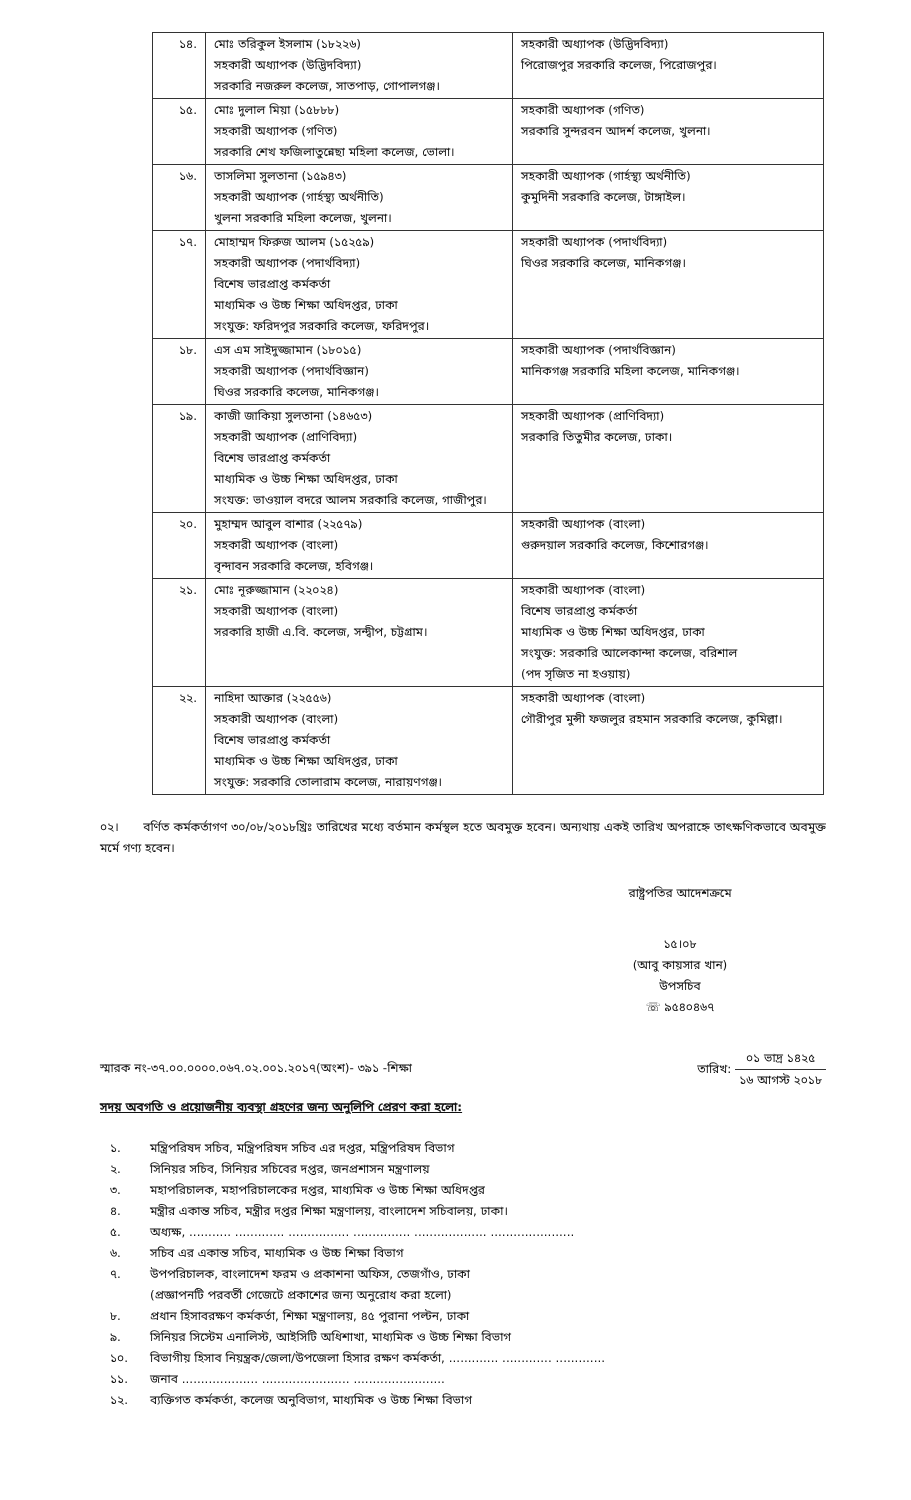| ১৪. | মোঃ তরিকুল ইসলাম (১৮২২৬) সহকারী অধ্যাপক (উদ্ভিদবিদ্যা) সরকারি নজরুল কলেজ, সাতপাড়, গোপালগঞ্জ। | সহকারী অধ্যাপক (উদ্ভিদবিদ্যা) পিরোজপুর সরকারি কলেজ, পিরোজপুর। |
| ১৫. | মোঃ দুলাল মিয়া (১৫৮৮৮) সহকারী অধ্যাপক (গণিত) সরকারি শেখ ফজিলাতুন্নেছা মহিলা কলেজ, ভোলা। | সহকারী অধ্যাপক (গণিত) সরকারি সুন্দরবন আদর্শ কলেজ, খুলনা। |
| ১৬. | তাসলিমা সুলতানা (১৫৯৪৩) সহকারী অধ্যাপক (গার্হস্থ্য অর্থনীতি) খুলনা সরকারি মহিলা কলেজ, খুলনা। | সহকারী অধ্যাপক (গার্হস্থ্য অর্থনীতি) কুমুদিনী সরকারি কলেজ, টাঙ্গাইল। |
| ১৭. | মোহাম্মদ ফিরুজ আলম (১৫২৫৯) সহকারী অধ্যাপক (পদার্থবিদ্যা) বিশেষ ভারপ্রাপ্ত কর্মকর্তা মাধ্যমিক ও উচ্চ শিক্ষা অধিদপ্তর, ঢাকা সংযুক্ত: ফরিদপুর সরকারি কলেজ, ফরিদপুর। | সহকারী অধ্যাপক (পদার্থবিদ্যা) ঘিওর সরকারি কলেজ, মানিকগঞ্জ। |
| ১৮. | এস এম সাইদুজ্জামান (১৮০১৫) সহকারী অধ্যাপক (পদার্থবিজ্ঞান) ঘিওর সরকারি কলেজ, মানিকগঞ্জ। | সহকারী অধ্যাপক (পদার্থবিজ্ঞান) মানিকগঞ্জ সরকারি মহিলা কলেজ, মানিকগঞ্জ। |
| ১৯. | কাজী জাকিয়া সুলতানা (১৪৬৫৩) সহকারী অধ্যাপক (প্রাণিবিদ্যা) বিশেষ ভারপ্রাপ্ত কর্মকর্তা মাধ্যমিক ও উচ্চ শিক্ষা অধিদপ্তর, ঢাকা সংযক্ত: ভাওয়াল বদরে আলম সরকারি কলেজ, গাজীপুর। | সহকারী অধ্যাপক (প্রাণিবিদ্যা) সরকারি তিতুমীর কলেজ, ঢাকা। |
| ২০. | মুহাম্মদ আবুল বাশার (২২৫৭৯) সহকারী অধ্যাপক (বাংলা) বৃন্দাবন সরকারি কলেজ, হবিগঞ্জ। | সহকারী অধ্যাপক (বাংলা) গুরুদয়াল সরকারি কলেজ, কিশোরগঞ্জ। |
| ২১. | মোঃ নূরুজ্জামান (২২০২৪) সহকারী অধ্যাপক (বাংলা) সরকারি হাজী এ.বি. কলেজ, সন্দ্বীপ, চট্টগ্রাম। | সহকারী অধ্যাপক (বাংলা) বিশেষ ভারপ্রাপ্ত কর্মকর্তা মাধ্যমিক ও উচ্চ শিক্ষা অধিদপ্তর, ঢাকা সংযুক্ত: সরকারি আলেকান্দা কলেজ, বরিশাল (পদ সৃজিত না হওয়ায়) |
| ২২. | নাহিদা আক্তার (২২৫৫৬) সহকারী অধ্যাপক (বাংলা) বিশেষ ভারপ্রাপ্ত কর্মকর্তা মাধ্যমিক ও উচ্চ শিক্ষা অধিদপ্তর, ঢাকা সংযুক্ত: সরকারি তোলারাম কলেজ, নারায়ণগঞ্জ। | সহকারী অধ্যাপক (বাংলা) গৌরীপুর মুন্সী ফজলুর রহমান সরকারি কলেজ, কুমিল্লা। |
০২। বর্ণিত কর্মকর্তাগণ ৩০/০৮/২০১৮খ্রিঃ তারিখের মধ্যে বর্তমান কর্মস্থল হতে অবমুক্ত হবেন। অন্যথায় একই তারিখ অপরাহ্নে তাৎক্ষণিকভাবে অবমুক্ত মর্মে গণ্য হবেন।
রাষ্ট্রপতির আদেশক্রমে
১৫।০৮
(আবু কায়সার খান)
উপসচিব
☏ ৯৫৪০৪৬৭
স্মারক নং-৩৭.০০.০০০০.০৬৭.০২.০০১.২০১৭(অংশ)- ৩৯১ -শিক্ষা
| তারিখ: | ০১ ভাদ্র ১৪২৫ |
| | ১৬ আগস্ট ২০১৮ |
সদয় অবগতি ও প্রয়োজনীয় ব্যবস্থা গ্রহণের জন্য অনুলিপি প্রেরণ করা হলো:
১. মন্ত্রিপরিষদ সচিব, মন্ত্রিপরিষদ সচিব এর দপ্তর, মন্ত্রিপরিষদ বিভাগ
২. সিনিয়র সচিব, সিনিয়র সচিবের দপ্তর, জনপ্রশাসন মন্ত্রণালয়
৩. মহাপরিচালক, মহাপরিচালকের দপ্তর, মাধ্যমিক ও উচ্চ শিক্ষা অধিদপ্তর
৪. মন্ত্রীর একান্ত সচিব, মন্ত্রীর দপ্তর শিক্ষা মন্ত্রণালয়, বাংলাদেশ সচিবালয়, ঢাকা।
৫. অধ্যক্ষ, ........... ............. ................ ............... ................... ......................
৬. সচিব এর একান্ত সচিব, মাধ্যমিক ও উচ্চ শিক্ষা বিভাগ
৭. উপপরিচালক, বাংলাদেশ ফরম ও প্রকাশনা অফিস, তেজগাঁও, ঢাকা
(প্রজ্ঞাপনটি পরবর্তী গেজেটে প্রকাশের জন্য অনুরোধ করা হলো)
৮. প্রধান হিসাবরক্ষণ কর্মকর্তা, শিক্ষা মন্ত্রণালয়, ৪৫ পুরানা পল্টন, ঢাকা
৯. সিনিয়র সিস্টেম এনালিস্ট, আইসিটি অধিশাখা, মাধ্যমিক ও উচ্চ শিক্ষা বিভাগ
১০. বিভাগীয় হিসাব নিয়ন্ত্রক/জেলা/উপজেলা হিসার রক্ষণ কর্মকর্তা, ............. ............. .............
১১. জনাব .................... ....................... ........................
১২. ব্যক্তিগত কর্মকর্তা, কলেজ অনুবিভাগ, মাধ্যমিক ও উচ্চ শিক্ষা বিভাগ